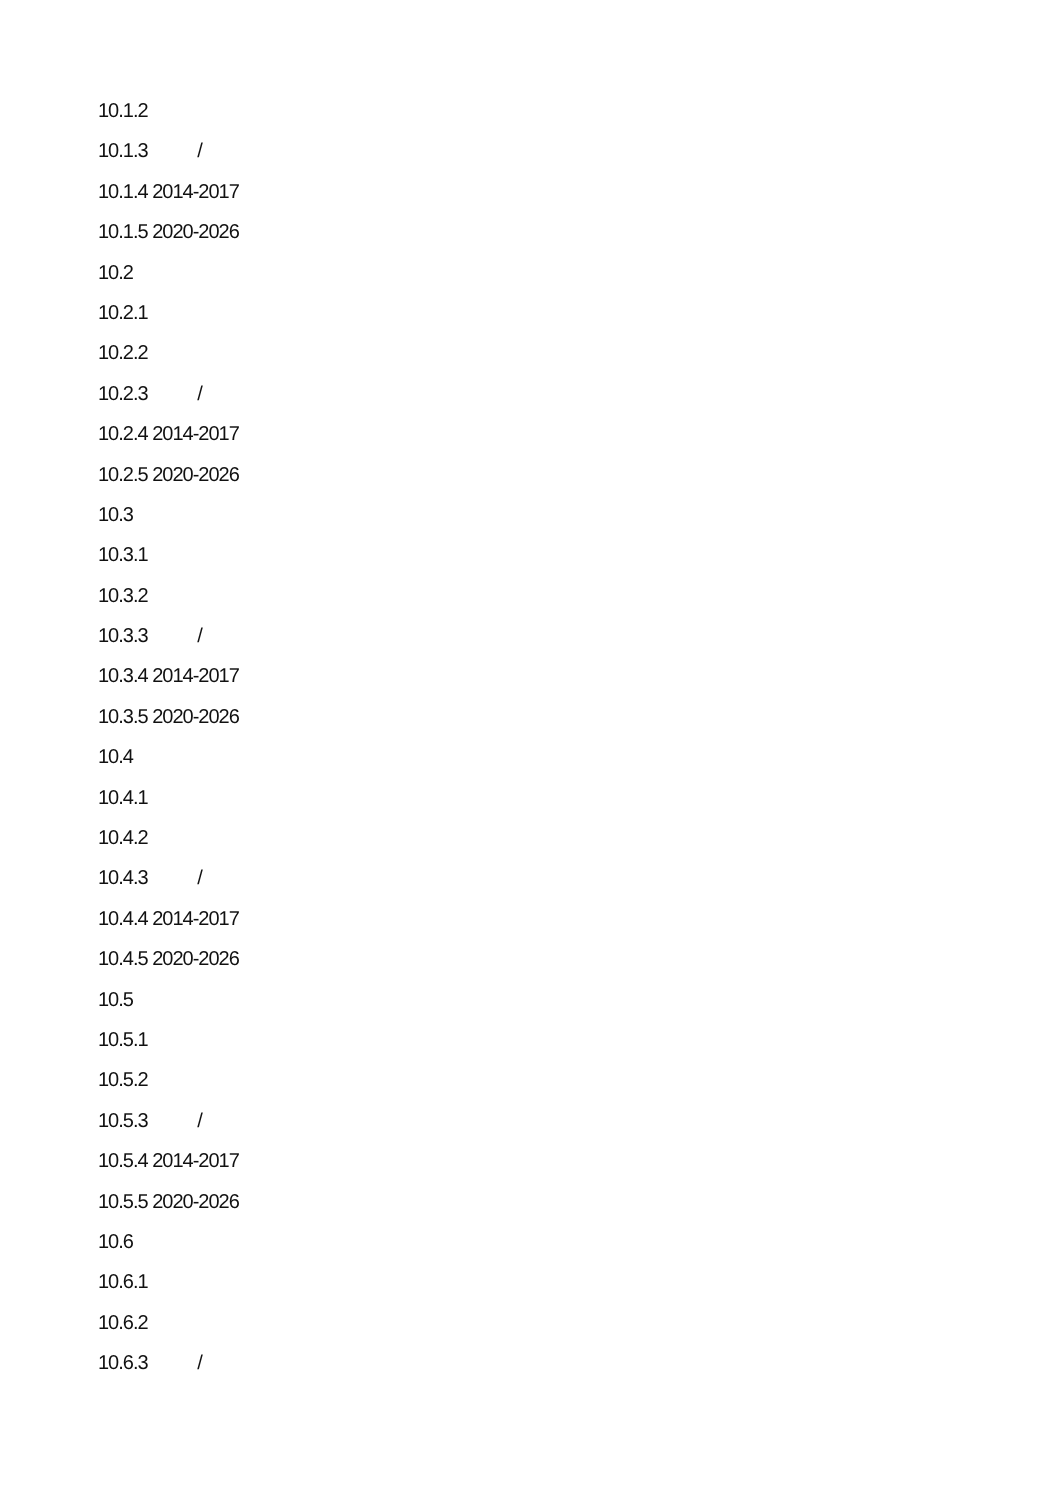10.1.2
10.1.3 /
10.1.4 2014-2017
10.1.5 2020-2026
10.2
10.2.1
10.2.2
10.2.3 /
10.2.4 2014-2017
10.2.5 2020-2026
10.3
10.3.1
10.3.2
10.3.3 /
10.3.4 2014-2017
10.3.5 2020-2026
10.4
10.4.1
10.4.2
10.4.3 /
10.4.4 2014-2017
10.4.5 2020-2026
10.5
10.5.1
10.5.2
10.5.3 /
10.5.4 2014-2017
10.5.5 2020-2026
10.6
10.6.1
10.6.2
10.6.3 /